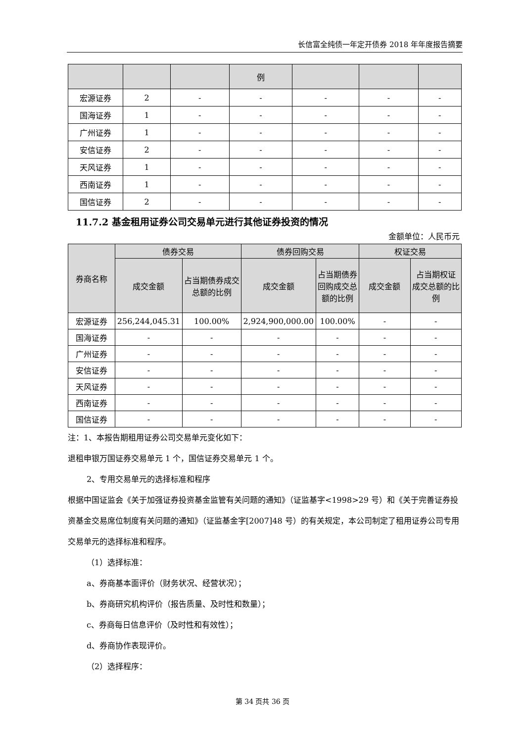长信富全纯债一年定开债券 2018 年年度报告摘要
| | | | 例 | | | |
| --- | --- | --- | --- | --- | --- | --- |
| 宏源证券 | 2 | - | - | - | - | - |
| 国海证券 | 1 | - | - | - | - | - |
| 广州证券 | 1 | - | - | - | - | - |
| 安信证券 | 2 | - | - | - | - | - |
| 天风证券 | 1 | - | - | - | - | - |
| 西南证券 | 1 | - | - | - | - | - |
| 国信证券 | 2 | - | - | - | - | - |
11.7.2 基金租用证券公司交易单元进行其他证券投资的情况
金额单位：人民币元
| 券商名称 | 债券交易 | | 债券回购交易 | | 权证交易 | |
| --- | --- | --- | --- | --- | --- | --- |
| | 成交金额 | 占当期债券成交总额的比例 | 成交金额 | 占当期债券回购成交总额的比例 | 成交金额 | 占当期权证 成交总额的比例 |
| 宏源证券 | 256,244,045.31 | 100.00% | 2,924,900,000.00 | 100.00% | - | - |
| 国海证券 | - | - | - | - | - | - |
| 广州证券 | - | - | - | - | - | - |
| 安信证券 | - | - | - | - | - | - |
| 天风证券 | - | - | - | - | - | - |
| 西南证券 | - | - | - | - | - | - |
| 国信证券 | - | - | - | - | - | - |
注：1、本报告期租用证券公司交易单元变化如下：
退租申银万国证券交易单元 1 个，国信证券交易单元 1 个。
2、专用交易单元的选择标准和程序
根据中国证监会《关于加强证券投资基金监管有关问题的通知》（证监基字<1998>29 号）和《关于完善证券投资基金交易席位制度有关问题的通知》（证监基金字[2007]48 号）的有关规定，本公司制定了租用证券公司专用交易单元的选择标准和程序。
（1）选择标准：
a、券商基本面评价（财务状况、经营状况）；
b、券商研究机构评价（报告质量、及时性和数量）；
c、券商每日信息评价（及时性和有效性）；
d、券商协作表现评价。
（2）选择程序：
第 34 页共 36 页